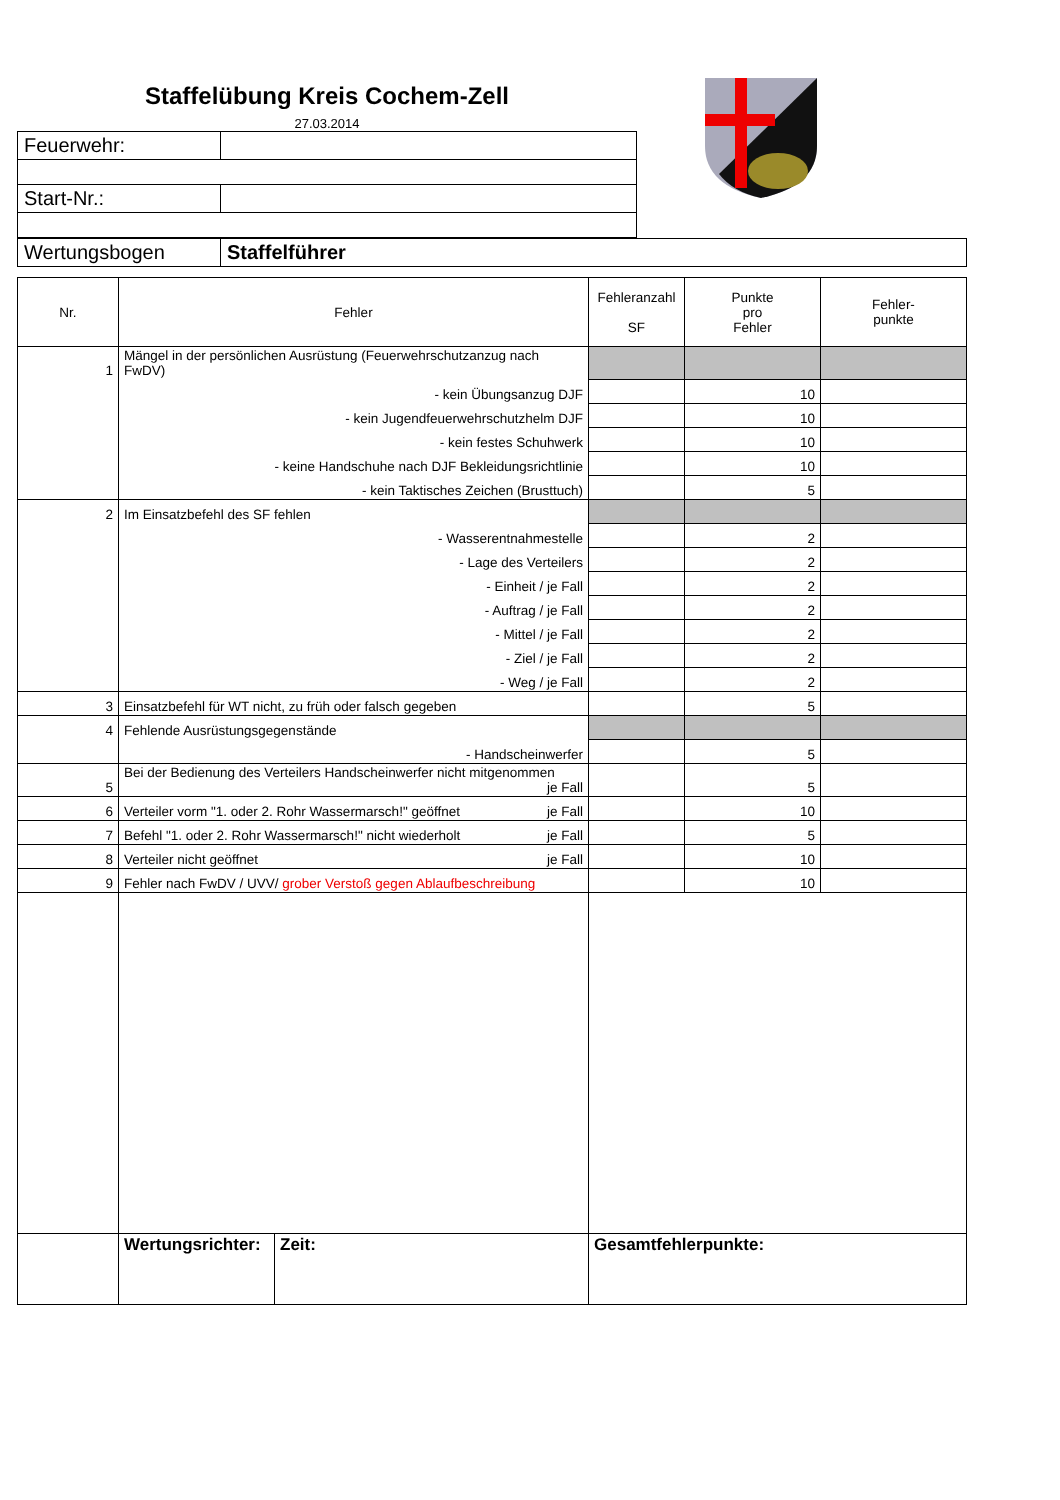Staffelübung Kreis Cochem-Zell
27.03.2014
| Feuerwehr: | |
| Start-Nr.: | |
| Wertungsbogen | Staffelführer |
| Nr. | Fehler | Fehleranzahl SF | Punkte pro Fehler | Fehler- punkte |
| --- | --- | --- | --- | --- |
| 1 | Mängel in der persönlichen Ausrüstung (Feuerwehrschutzanzug nach FwDV) | | | |
| | - kein Übungsanzug DJF | | 10 | |
| | - kein Jugendfeuerwehrschutzhelm DJF | | 10 | |
| | - kein festes Schuhwerk | | 10 | |
| | - keine Handschuhe nach DJF Bekleidungsrichtlinie | | 10 | |
| | - kein Taktisches Zeichen (Brusttuch) | | 5 | |
| 2 | Im Einsatzbefehl des SF fehlen | | | |
| | - Wasserentnahmestelle | | 2 | |
| | - Lage des Verteilers | | 2 | |
| | - Einheit / je Fall | | 2 | |
| | - Auftrag / je Fall | | 2 | |
| | - Mittel / je Fall | | 2 | |
| | - Ziel / je Fall | | 2 | |
| | - Weg / je Fall | | 2 | |
| 3 | Einsatzbefehl für WT nicht, zu früh oder falsch gegeben | | 5 | |
| 4 | Fehlende Ausrüstungsgegenstände | | | |
| | - Handscheinwerfer | | 5 | |
| 5 | Bei der Bedienung des Verteilers Handscheinwerfer nicht mitgenommen je Fall | | 5 | |
| 6 | Verteiler vorm "1. oder 2. Rohr Wassermarsch!" geöffnet je Fall | | 10 | |
| 7 | Befehl "1. oder 2. Rohr Wassermarsch!" nicht wiederholt je Fall | | 5 | |
| 8 | Verteiler nicht geöffnet je Fall | | 10 | |
| 9 | Fehler nach FwDV / UVV/ grober Verstoß gegen Ablaufbeschreibung | | 10 | |
| | / Wertungsrichter: / Zeit: / | Gesamtfehlerpunkte: | | |